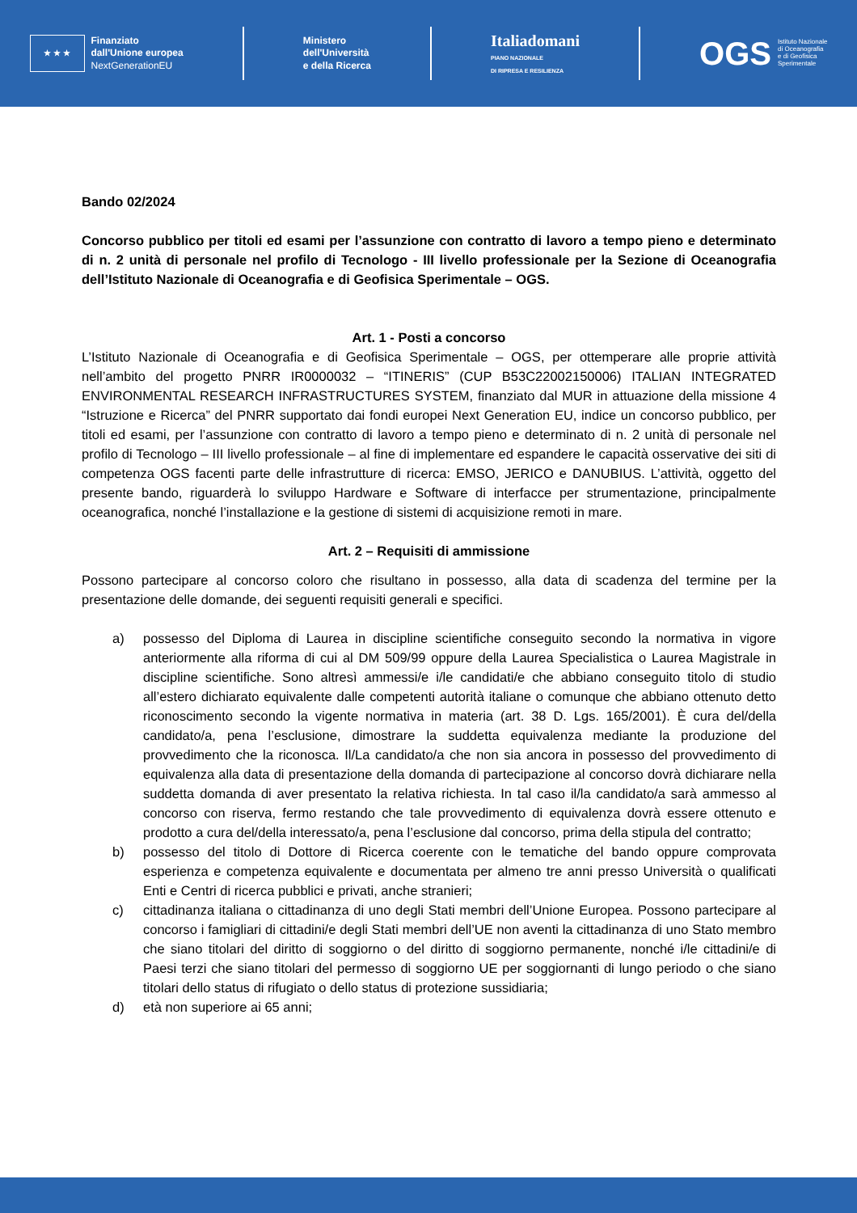★ ★ ★
Finanziato
dall'Unione europea
NextGenerationEU
Ministero
dell'Università
e della Ricerca
Italiadomani
PIANO NAZIONALE
DI RIPRESA E RESILIENZA
OGS
Istituto Nazionale
di Oceanografia
e di Geofisica
Sperimentale
Bando 02/2024
Concorso pubblico per titoli ed esami per l’assunzione con contratto di lavoro a tempo pieno e determinato di n. 2 unità di personale nel profilo di Tecnologo - III livello professionale per la Sezione di Oceanografia dell’Istituto Nazionale di Oceanografia e di Geofisica Sperimentale – OGS.
Art. 1 - Posti a concorso
L’Istituto Nazionale di Oceanografia e di Geofisica Sperimentale – OGS, per ottemperare alle proprie attività nell’ambito del progetto PNRR IR0000032 – “ITINERIS” (CUP B53C22002150006) ITALIAN INTEGRATED ENVIRONMENTAL RESEARCH INFRASTRUCTURES SYSTEM, finanziato dal MUR in attuazione della missione 4 “Istruzione e Ricerca” del PNRR supportato dai fondi europei Next Generation EU, indice un concorso pubblico, per titoli ed esami, per l’assunzione con contratto di lavoro a tempo pieno e determinato di n. 2 unità di personale nel profilo di Tecnologo – III livello professionale – al fine di implementare ed espandere le capacità osservative dei siti di competenza OGS facenti parte delle infrastrutture di ricerca: EMSO, JERICO e DANUBIUS. L’attività, oggetto del presente bando, riguarderà lo sviluppo Hardware e Software di interfacce per strumentazione, principalmente oceanografica, nonché l’installazione e la gestione di sistemi di acquisizione remoti in mare.
Art. 2 – Requisiti di ammissione
Possono partecipare al concorso coloro che risultano in possesso, alla data di scadenza del termine per la presentazione delle domande, dei seguenti requisiti generali e specifici.
a) possesso del Diploma di Laurea in discipline scientifiche conseguito secondo la normativa in vigore anteriormente alla riforma di cui al DM 509/99 oppure della Laurea Specialistica o Laurea Magistrale in discipline scientifiche. Sono altresì ammessi/e i/le candidati/e che abbiano conseguito titolo di studio all’estero dichiarato equivalente dalle competenti autorità italiane o comunque che abbiano ottenuto detto riconoscimento secondo la vigente normativa in materia (art. 38 D. Lgs. 165/2001). È cura del/della candidato/a, pena l’esclusione, dimostrare la suddetta equivalenza mediante la produzione del provvedimento che la riconosca. Il/La candidato/a che non sia ancora in possesso del provvedimento di equivalenza alla data di presentazione della domanda di partecipazione al concorso dovrà dichiarare nella suddetta domanda di aver presentato la relativa richiesta. In tal caso il/la candidato/a sarà ammesso al concorso con riserva, fermo restando che tale provvedimento di equivalenza dovrà essere ottenuto e prodotto a cura del/della interessato/a, pena l’esclusione dal concorso, prima della stipula del contratto;
b) possesso del titolo di Dottore di Ricerca coerente con le tematiche del bando oppure comprovata esperienza e competenza equivalente e documentata per almeno tre anni presso Università o qualificati Enti e Centri di ricerca pubblici e privati, anche stranieri;
c) cittadinanza italiana o cittadinanza di uno degli Stati membri dell’Unione Europea. Possono partecipare al concorso i famigliari di cittadini/e degli Stati membri dell’UE non aventi la cittadinanza di uno Stato membro che siano titolari del diritto di soggiorno o del diritto di soggiorno permanente, nonché i/le cittadini/e di Paesi terzi che siano titolari del permesso di soggiorno UE per soggiornanti di lungo periodo o che siano titolari dello status di rifugiato o dello status di protezione sussidiaria;
d) età non superiore ai 65 anni;